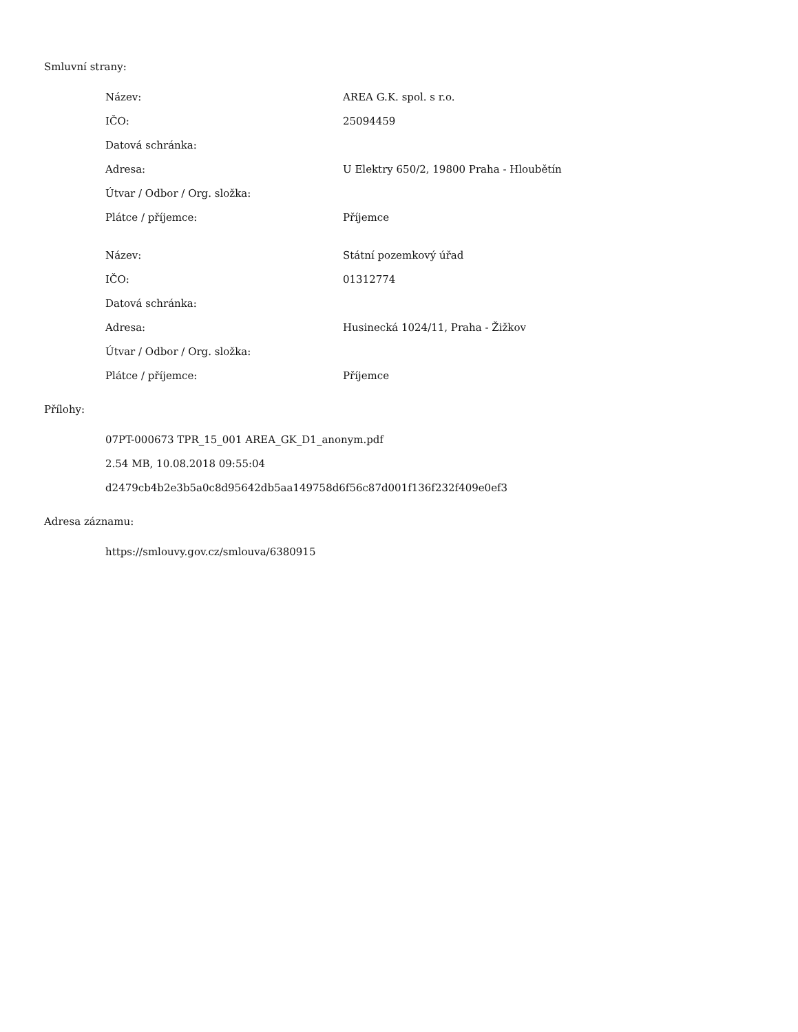Smluvní strany:
Název: AREA G.K. spol. s r.o.
IČO: 25094459
Datová schránka:
Adresa: U Elektry 650/2, 19800 Praha - Hloubětín
Útvar / Odbor / Org. složka:
Plátce / příjemce: Příjemce
Název: Státní pozemkový úřad
IČO: 01312774
Datová schránka:
Adresa: Husinecká 1024/11, Praha - Žižkov
Útvar / Odbor / Org. složka:
Plátce / příjemce: Příjemce
Přílohy:
07PT-000673 TPR_15_001 AREA_GK_D1_anonym.pdf
2.54 MB, 10.08.2018 09:55:04
d2479cb4b2e3b5a0c8d95642db5aa149758d6f56c87d001f136f232f409e0ef3
Adresa záznamu:
https://smlouvy.gov.cz/smlouva/6380915